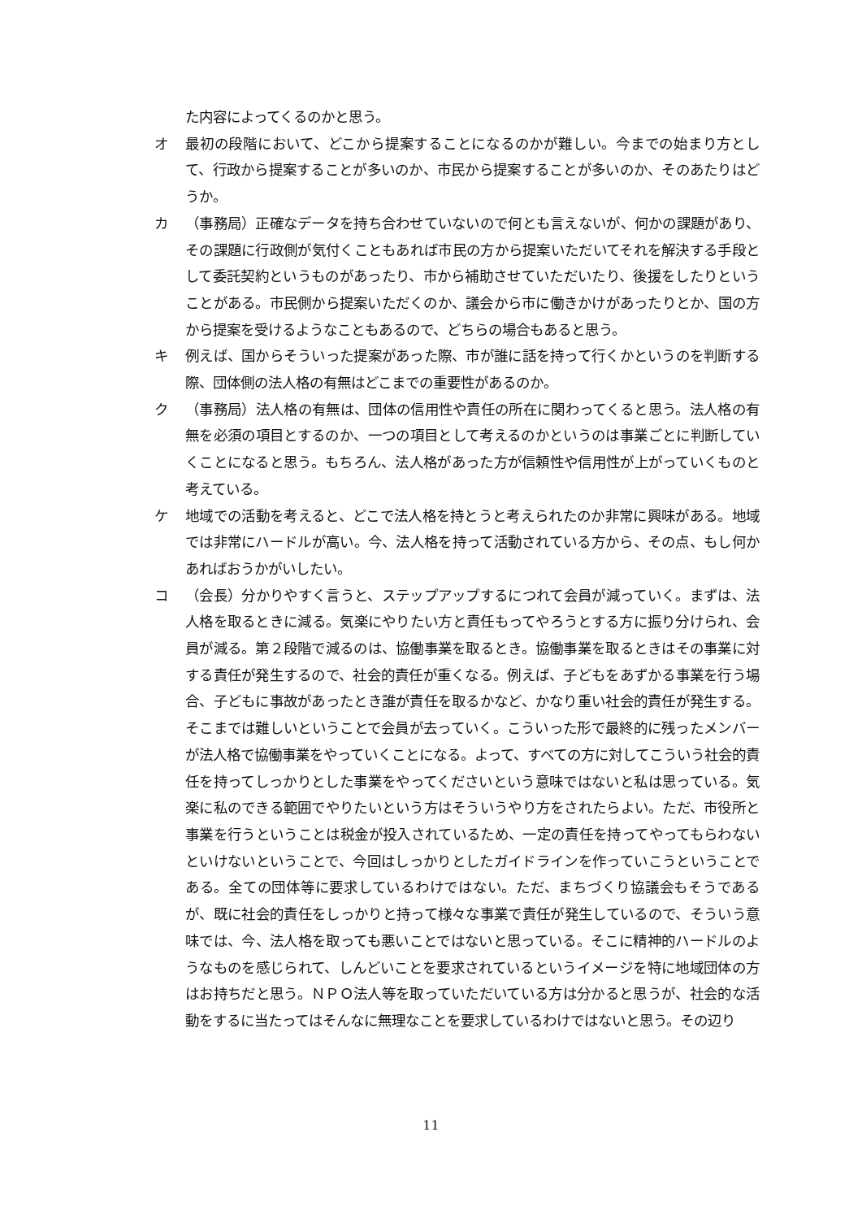た内容によってくるのかと思う。
オ 最初の段階において、どこから提案することになるのかが難しい。今までの始まり方として、行政から提案することが多いのか、市民から提案することが多いのか、そのあたりはどうか。
カ （事務局）正確なデータを持ち合わせていないので何とも言えないが、何かの課題があり、その課題に行政側が気付くこともあれば市民の方から提案いただいてそれを解決する手段として委託契約というものがあったり、市から補助させていただいたり、後援をしたりということがある。市民側から提案いただくのか、議会から市に働きかけがあったりとか、国の方から提案を受けるようなこともあるので、どちらの場合もあると思う。
キ 例えば、国からそういった提案があった際、市が誰に話を持って行くかというのを判断する際、団体側の法人格の有無はどこまでの重要性があるのか。
ク （事務局）法人格の有無は、団体の信用性や責任の所在に関わってくると思う。法人格の有無を必須の項目とするのか、一つの項目として考えるのかというのは事業ごとに判断していくことになると思う。もちろん、法人格があった方が信頼性や信用性が上がっていくものと考えている。
ケ 地域での活動を考えると、どこで法人格を持とうと考えられたのか非常に興味がある。地域では非常にハードルが高い。今、法人格を持って活動されている方から、その点、もし何かあればおうかがいしたい。
コ （会長）分かりやすく言うと、ステップアップするにつれて会員が減っていく。まずは、法人格を取るときに減る。気楽にやりたい方と責任もってやろうとする方に振り分けられ、会員が減る。第２段階で減るのは、協働事業を取るとき。協働事業を取るときはその事業に対する責任が発生するので、社会的責任が重くなる。例えば、子どもをあずかる事業を行う場合、子どもに事故があったとき誰が責任を取るかなど、かなり重い社会的責任が発生する。そこまでは難しいということで会員が去っていく。こういった形で最終的に残ったメンバーが法人格で協働事業をやっていくことになる。よって、すべての方に対してこういう社会的責任を持ってしっかりとした事業をやってくださいという意味ではないと私は思っている。気楽に私のできる範囲でやりたいという方はそういうやり方をされたらよい。ただ、市役所と事業を行うということは税金が投入されているため、一定の責任を持ってやってもらわないといけないということで、今回はしっかりとしたガイドラインを作っていこうということである。全ての団体等に要求しているわけではない。ただ、まちづくり協議会もそうであるが、既に社会的責任をしっかりと持って様々な事業で責任が発生しているので、そういう意味では、今、法人格を取っても悪いことではないと思っている。そこに精神的ハードルのようなものを感じられて、しんどいことを要求されているというイメージを特に地域団体の方はお持ちだと思う。ＮＰＯ法人等を取っていただいている方は分かると思うが、社会的な活動をするに当たってはそんなに無理なことを要求しているわけではないと思う。その辺り
11